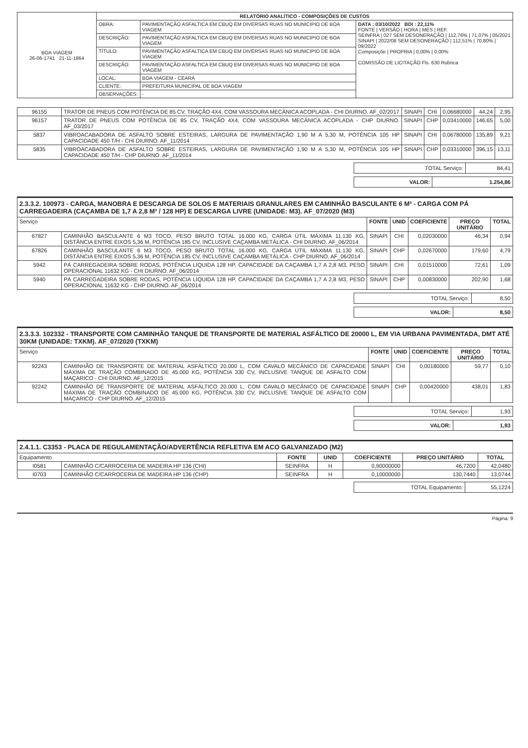| BOA VIAGEM 26-06-1741 21-11-1864 | RELATÓRIO ANALÍTICO - COMPOSIÇÕES DE CUSTOS | | |
| | OBRA: | PAVIMENTAÇÃO ASFALTICA EM CBUQ EM DIVERSAS RUAS NO MUNICIPIO DE BOA VIAGEM | DATA : 03/10/2022 BDI : 22,11% FONTE / VERSÃO / HORA / MES / REF. SEINFRA / 027 SEM DESONERAÇÃO / 112,76% / 71,07% / 05/2021 SINAPI / 2022/08 SEM DESONERAÇÃO / 112,51% / 70,80% / 09/2022 Composiçõe / PROPRIA / 0,00% / 0,00% COMISSÃO DE LICITAÇÃO Fls. 630 Rubrica |
| | DESCRIÇÃO: | PAVIMENTAÇÃO ASFALTICA EM CBUQ EM DIVERSAS RUAS NO MUNICIPIO DE BOA VIAGEM | |
| | TÍTULO: | PAVIMENTAÇÃO ASFALTICA EM CBUQ EM DIVERSAS RUAS NO MUNICIPIO DE BOA VIAGEM | |
| | DESCRIÇÃO: | PAVIMENTAÇÃO ASFALTICA EM CBUQ EM DIVERSAS RUAS NO MUNICIPIO DE BOA VIAGEM | |
| | LOCAL: | BOA VIAGEM - CEARÁ | |
| | CLIENTE: | PREFEITURA MUNICIPAL DE BOA VIAGEM | |
| | OBSERVAÇÕES: | - | |
| 96155 | TRATOR DE PNEUS COM POTÊNCIA DE 85 CV, TRAÇÃO 4X4, COM VASSOURA MECÂNICA ACOPLADA - CHI DIURNO. AF_02/2017 | SINAPI | CHI | 0,06680000 | 44,24 | 2,95 |
| 96157 | TRATOR DE PNEUS COM POTÊNCIA DE 85 CV, TRAÇÃO 4X4, COM VASSOURA MECÂNICA ACOPLADA - CHP DIURNO. AF_03/2017 | SINAPI | CHP | 0,03410000 | 146,65 | 5,00 |
| 5837 | VIBROACABADORA DE ASFALTO SOBRE ESTEIRAS, LARGURA DE PAVIMENTAÇÃO 1,90 M A 5,30 M, POTÊNCIA 105 HP CAPACIDADE 450 T/H - CHI DIURNO. AF_11/2014 | SINAPI | CHI | 0,06780000 | 135,89 | 9,21 |
| 5835 | VIBROACABADORA DE ASFALTO SOBRE ESTEIRAS, LARGURA DE PAVIMENTAÇÃO 1,90 M A 5,30 M, POTÊNCIA 105 HP CAPACIDADE 450 T/H - CHP DIURNO. AF_11/2014 | SINAPI | CHP | 0,03310000 | 396,15 | 13,11 |
| TOTAL Serviço: | 84,41 |
| VALOR: | 1.254,86 |
2.3.3.2. 100973 - CARGA, MANOBRA E DESCARGA DE SOLOS E MATERIAIS GRANULARES EM CAMINHÃO BASCULANTE 6 M³ - CARGA COM PÁ CARREGADEIRA (CAÇAMBA DE 1,7 A 2,8 M³ / 128 HP) E DESCARGA LIVRE (UNIDADE: M3). AF_07/2020 (M3)
| Serviço | | FONTE | UNID | COEFICIENTE | PREÇO UNITÁRIO | TOTAL |
| --- | --- | --- | --- | --- | --- | --- |
| 67827 | CAMINHÃO BASCULANTE 6 M3 TOCO, PESO BRUTO TOTAL 16.000 KG, CARGA ÚTIL MÁXIMA 11.130 KG, DISTÂNCIA ENTRE EIXOS 5,36 M, POTÊNCIA 185 CV, INCLUSIVE CAÇAMBA METÁLICA - CHI DIURNO. AF_06/2014 | SINAPI | CHI | 0,02030000 | 46,34 | 0,94 |
| 67826 | CAMINHÃO BASCULANTE 6 M3 TOCO, PESO BRUTO TOTAL 16.000 KG, CARGA ÚTIL MÁXIMA 11.130 KG, DISTÂNCIA ENTRE EIXOS 5,36 M, POTÊNCIA 185 CV, INCLUSIVE CAÇAMBA METÁLICA - CHP DIURNO. AF_06/2014 | SINAPI | CHP | 0,02670000 | 179,60 | 4,79 |
| 5942 | PÁ CARREGADEIRA SOBRE RODAS, POTÊNCIA LÍQUIDA 128 HP, CAPACIDADE DA CAÇAMBA 1,7 A 2,8 M3, PESO OPERACIONAL 11632 KG - CHI DIURNO. AF_06/2014 | SINAPI | CHI | 0,01510000 | 72,61 | 1,09 |
| 5940 | PÁ CARREGADEIRA SOBRE RODAS, POTÊNCIA LÍQUIDA 128 HP, CAPACIDADE DA CAÇAMBA 1,7 A 2,8 M3, PESO OPERACIONAL 11632 KG - CHP DIURNO. AF_06/2014 | SINAPI | CHP | 0,00830000 | 202,90 | 1,68 |
| TOTAL Serviço: | 8,50 |
| VALOR: | 8,50 |
2.3.3.3. 102332 - TRANSPORTE COM CAMINHÃO TANQUE DE TRANSPORTE DE MATERIAL ASFÁLTICO DE 20000 L, EM VIA URBANA PAVIMENTADA, DMT ATÉ 30KM (UNIDADE: TXKM). AF_07/2020 (TXKM)
| Serviço | | FONTE | UNID | COEFICIENTE | PREÇO UNITÁRIO | TOTAL |
| --- | --- | --- | --- | --- | --- | --- |
| 92243 | CAMINHÃO DE TRANSPORTE DE MATERIAL ASFÁLTICO 20.000 L, COM CAVALO MECÂNICO DE CAPACIDADE MÁXIMA DE TRAÇÃO COMBINADO DE 45.000 KG, POTÊNCIA 330 CV, INCLUSIVE TANQUE DE ASFALTO COM MAÇARICO - CHI DIURNO. AF_12/2015 | SINAPI | CHI | 0,00180000 | 59,77 | 0,10 |
| 92242 | CAMINHÃO DE TRANSPORTE DE MATERIAL ASFÁLTICO 20.000 L, COM CAVALO MECÂNICO DE CAPACIDADE MÁXIMA DE TRAÇÃO COMBINADO DE 45.000 KG, POTÊNCIA 330 CV, INCLUSIVE TANQUE DE ASFALTO COM MAÇARICO - CHP DIURNO. AF_12/2015 | SINAPI | CHP | 0,00420000 | 438,01 | 1,83 |
| TOTAL Serviço: | 1,93 |
| VALOR: | 1,93 |
2.4.1.1. C3353 - PLACA DE REGULAMENTAÇÃO/ADVERTÊNCIA REFLETIVA EM ACO GALVANIZADO (M2)
| Equipamento | | FONTE | UNID | COEFICIENTE | PREÇO UNITÁRIO | TOTAL |
| --- | --- | --- | --- | --- | --- | --- |
| I0581 | CAMINHÃO C/CARROCERIA DE MADEIRA HP 136 (CHI) | SEINFRA | H | 0,90000000 | 46,7200 | 42,0480 |
| I0703 | CAMINHÃO C/CARROCERIA DE MADEIRA HP 136 (CHP) | SEINFRA | H | 0,10000000 | 130,7440 | 13,0744 |
| TOTAL Equipamento: | 55,1224 |
Página: 9